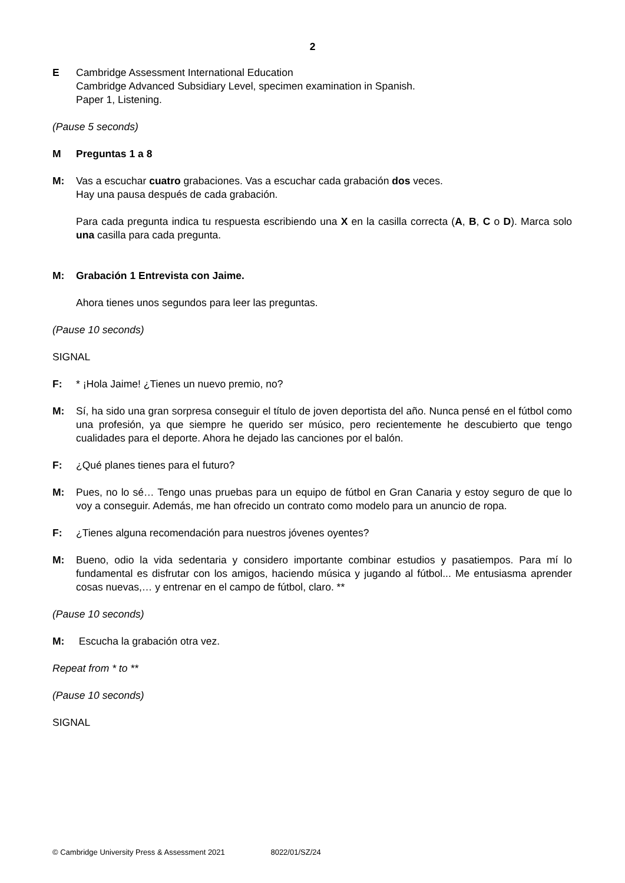2
E Cambridge Assessment International Education
Cambridge Advanced Subsidiary Level, specimen examination in Spanish.
Paper 1, Listening.
(Pause 5 seconds)
M Preguntas 1 a 8
M: Vas a escuchar cuatro grabaciones. Vas a escuchar cada grabación dos veces.
Hay una pausa después de cada grabación.
Para cada pregunta indica tu respuesta escribiendo una X en la casilla correcta (A, B, C o D). Marca solo una casilla para cada pregunta.
M: Grabación 1 Entrevista con Jaime.
Ahora tienes unos segundos para leer las preguntas.
(Pause 10 seconds)
SIGNAL
F: * ¡Hola Jaime! ¿Tienes un nuevo premio, no?
M: Sí, ha sido una gran sorpresa conseguir el título de joven deportista del año. Nunca pensé en el fútbol como una profesión, ya que siempre he querido ser músico, pero recientemente he descubierto que tengo cualidades para el deporte. Ahora he dejado las canciones por el balón.
F: ¿Qué planes tienes para el futuro?
M: Pues, no lo sé… Tengo unas pruebas para un equipo de fútbol en Gran Canaria y estoy seguro de que lo voy a conseguir. Además, me han ofrecido un contrato como modelo para un anuncio de ropa.
F: ¿Tienes alguna recomendación para nuestros jóvenes oyentes?
M: Bueno, odio la vida sedentaria y considero importante combinar estudios y pasatiempos. Para mí lo fundamental es disfrutar con los amigos, haciendo música y jugando al fútbol... Me entusiasma aprender cosas nuevas,… y entrenar en el campo de fútbol, claro. **
(Pause 10 seconds)
M: Escucha la grabación otra vez.
Repeat from * to **
(Pause 10 seconds)
SIGNAL
© Cambridge University Press & Assessment 2021 8022/01/SZ/24